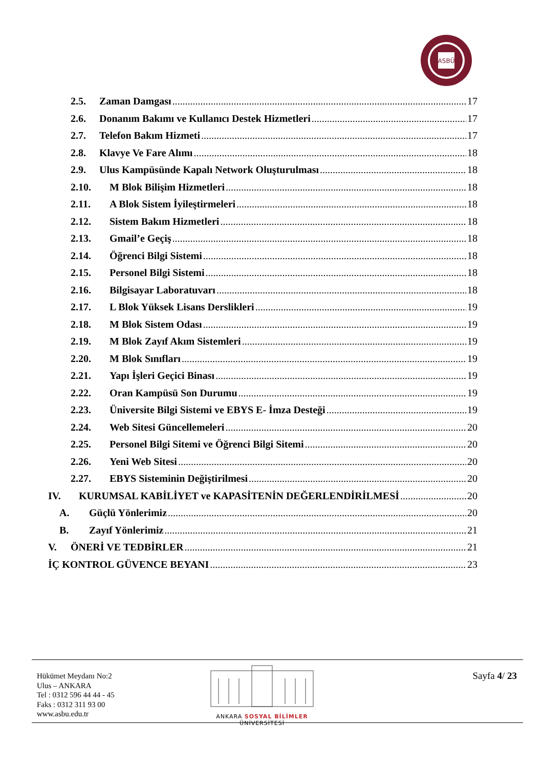ASBÜ
2.5. Zaman Damgası 17
2.6. Donanım Bakımı ve Kullanıcı Destek Hizmetleri 17
2.7. Telefon Bakım Hizmeti 17
2.8. Klavye Ve Fare Alımı 18
2.9. Ulus Kampüsünde Kapalı Network Oluşturulması 18
2.10. M Blok Bilişim Hizmetleri 18
2.11. A Blok Sistem İyileştirmeleri 18
2.12. Sistem Bakım Hizmetleri 18
2.13. Gmail’e Geçiş 18
2.14. Öğrenci Bilgi Sistemi 18
2.15. Personel Bilgi Sistemi 18
2.16. Bilgisayar Laboratuvarı 18
2.17. L Blok Yüksek Lisans Derslikleri 19
2.18. M Blok Sistem Odası 19
2.19. M Blok Zayıf Akım Sistemleri 19
2.20. M Blok Sınıfları 19
2.21. Yapı İşleri Geçici Binası 19
2.22. Oran Kampüsü Son Durumu 19
2.23. Üniversite Bilgi Sistemi ve EBYS E- İmza Desteği 19
2.24. Web Sitesi Güncellemeleri 20
2.25. Personel Bilgi Sitemi ve Öğrenci Bilgi Sitemi 20
2.26. Yeni Web Sitesi 20
2.27. EBYS Sisteminin Değiştirilmesi 20
IV. KURUMSAL KABİLİYET ve KAPASİTENİN DEĞERLENDİRİLMESİ 20
A. Güçlü Yönlerimiz 20
B. Zayıf Yönlerimiz 21
V. ÖNERİ VE TEDBİRLER 21
İÇ KONTROL GÜVENCE BEYANI 23
Hükümet Meydanı No:2
Ulus – ANKARA
Tel : 0312 596 44 44 - 45
Faks : 0312 311 93 00
www.asbu.edu.tr
ANKARA SOSYAL BİLİMLER ÜNİVERSİTESİ
Sayfa 4/ 23